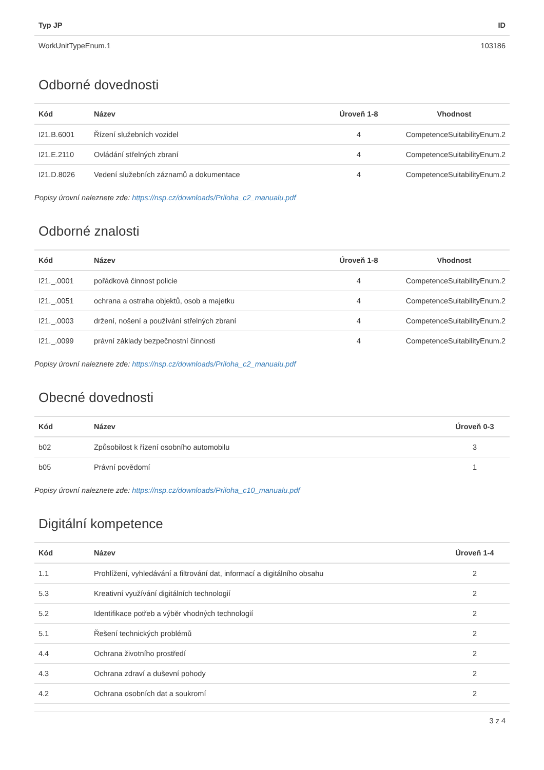| Typ JP | ID |
| --- | --- |
| WorkUnitTypeEnum.1 | 103186 |
Odborné dovednosti
| Kód | Název | Úroveň 1-8 | Vhodnost |
| --- | --- | --- | --- |
| I21.B.6001 | Řízení služebních vozidel | 4 | CompetenceSuitabilityEnum.2 |
| I21.E.2110 | Ovládání střelných zbraní | 4 | CompetenceSuitabilityEnum.2 |
| I21.D.8026 | Vedení služebních záznamů a dokumentace | 4 | CompetenceSuitabilityEnum.2 |
Popisy úrovní naleznete zde: https://nsp.cz/downloads/Priloha_c2_manualu.pdf
Odborné znalosti
| Kód | Název | Úroveň 1-8 | Vhodnost |
| --- | --- | --- | --- |
| I21._.0001 | pořádková činnost policie | 4 | CompetenceSuitabilityEnum.2 |
| I21._.0051 | ochrana a ostraha objektů, osob a majetku | 4 | CompetenceSuitabilityEnum.2 |
| I21._.0003 | držení, nošení a používání střelných zbraní | 4 | CompetenceSuitabilityEnum.2 |
| I21._.0099 | právní základy bezpečnostní činnosti | 4 | CompetenceSuitabilityEnum.2 |
Popisy úrovní naleznete zde: https://nsp.cz/downloads/Priloha_c2_manualu.pdf
Obecné dovednosti
| Kód | Název | Úroveň 0-3 |
| --- | --- | --- |
| b02 | Způsobilost k řízení osobního automobilu | 3 |
| b05 | Právní povědomí | 1 |
Popisy úrovní naleznete zde: https://nsp.cz/downloads/Priloha_c10_manualu.pdf
Digitální kompetence
| Kód | Název | Úroveň 1-4 |
| --- | --- | --- |
| 1.1 | Prohlížení, vyhledávání a filtrování dat, informací a digitálního obsahu | 2 |
| 5.3 | Kreativní využívání digitálních technologií | 2 |
| 5.2 | Identifikace potřeb a výběr vhodných technologií | 2 |
| 5.1 | Řešení technických problémů | 2 |
| 4.4 | Ochrana životního prostředí | 2 |
| 4.3 | Ochrana zdraví a duševní pohody | 2 |
| 4.2 | Ochrana osobních dat a soukromí | 2 |
3 z 4